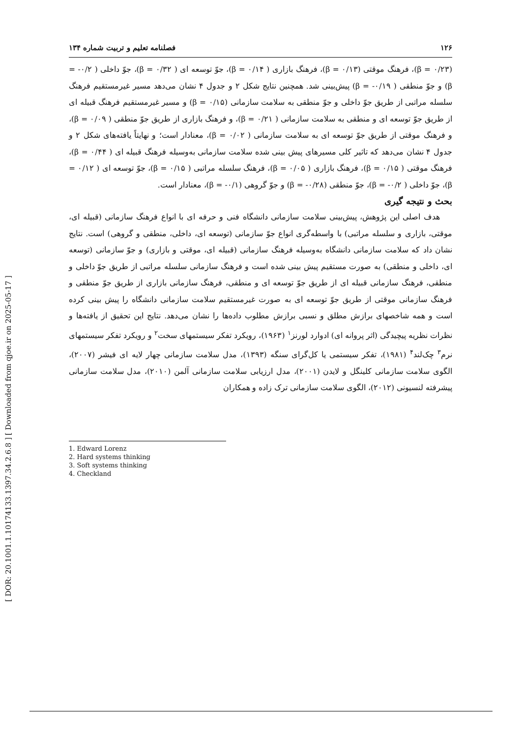[ Downloaded from qjoe.ir on 2025-05-17 ]
[ DOR: 20.1001.1.10174133.1397.34.2.6.8 ]
۱۲۶ فصلنامه تعلیم و تربیت شماره ۱۳۴
(۰/۲۳ = β)، فرهنگ موقتی (۰/۱۳ = β)، فرهنگ بازاری ( ۰/۱۴ = β)، جوّ توسعه ای ( ۰/۳۲ = β)، جوّ داخلی ( ۰/۲- = β) و جوّ منطقی ( ۰/۱۹- = β) پیش‌بینی شد. همچنین نتایج شکل ۲ و جدول ۴ نشان می‌دهد مسیر غیرمستقیم فرهنگ سلسله مراتبی از طریق جوّ داخلی و جوّ منطقی به سلامت سازمانی (۰/۱۵ = β) و مسیر غیرمستقیم فرهنگ قبیله ای از طریق جوّ توسعه ای و منطقی به سلامت سازمانی ( ۰/۲۱ = β)، و فرهنگ بازاری از طریق جوّ منطقی ( ۰/۰۹ = β)، و فرهنگ موقتی از طریق جوّ توسعه ای به سلامت سازمانی ( ۰/۰۲ = β)، معنادار است؛ و نهایتاً یافته‌های شکل ۲ و جدول ۴ نشان می‌دهد که تاثیر کلی مسیرهای پیش بینی شده سلامت سازمانی به‌وسیله فرهنگ قبیله ای ( ۰/۴۴ = β)، فرهنگ موقتی ( ۰/۱۵ = β)، فرهنگ بازاری ( ۰/۰۵ = β)، فرهنگ سلسله مراتبی ( ۰/۱۵ = β)، جوّ توسعه ای ( ۰/۱۲ = β)، جوّ داخلی ( ۰/۲- = β)، جوّ منطقی (۰/۲۸- = β) و جوّ گروهی (۰/۱- = β)، معنادار است.
بحث و نتیجه گیری
هدف اصلی این پژوهش، پیش‌بینی سلامت سازمانی دانشگاه فنی و حرفه ای با انواع فرهنگ سازمانی (قبیله ای، موقتی، بازاری و سلسله مراتبی) با واسطه‌گری انواع جوّ سازمانی (توسعه ای، داخلی، منطقی و گروهی) است. نتایج نشان داد که سلامت سازمانی دانشگاه به‌وسیله فرهنگ سازمانی (قبیله ای، موقتی و بازاری) و جوّ سازمانی (توسعه ای، داخلی و منطقی) به صورت مستقیم پیش بینی شده است و فرهنگ سازمانی سلسله مراتبی از طریق جوّ داخلی و منطقی، فرهنگ سازمانی قبیله ای از طریق جوّ توسعه ای و منطقی، فرهنگ سازمانی بازاری از طریق جوّ منطقی و فرهنگ سازمانی موقتی از طریق جوّ توسعه ای به صورت غیرمستقیم سلامت سازمانی دانشگاه را پیش بینی کرده است و همه شاخصهای برازش مطلق و نسبی برازش مطلوب داده‌ها را نشان می‌دهد. نتایج این تحقیق از یافته‌ها و نظرات نظریه پیچیدگی (اثر پروانه ای) ادوارد لورنز<sup>۱</sup> (۱۹۶۳)، رویکرد تفکر سیستمهای سخت<sup>۲</sup> و رویکرد تفکر سیستمهای نرم<sup>۳</sup> چک‌لند<sup>۴</sup> (۱۹۸۱)، تفکر سیستمی یا کل‌گرای سنگه (۱۳۹۳)، مدل سلامت سازمانی چهار لایه ای فیشر (۲۰۰۷)، الگوی سلامت سازمانی کلینگل و لایدن (۲۰۰۱)، مدل ارزیابی سلامت سازمانی آلمن (۲۰۱۰)، مدل سلامت سازمانی پیشرفته لنسیونی (۲۰۱۲)، الگوی سلامت سازمانی ترک زاده و همکاران
1. Edward Lorenz
2. Hard systems thinking
3. Soft systems thinking
4. Checkland